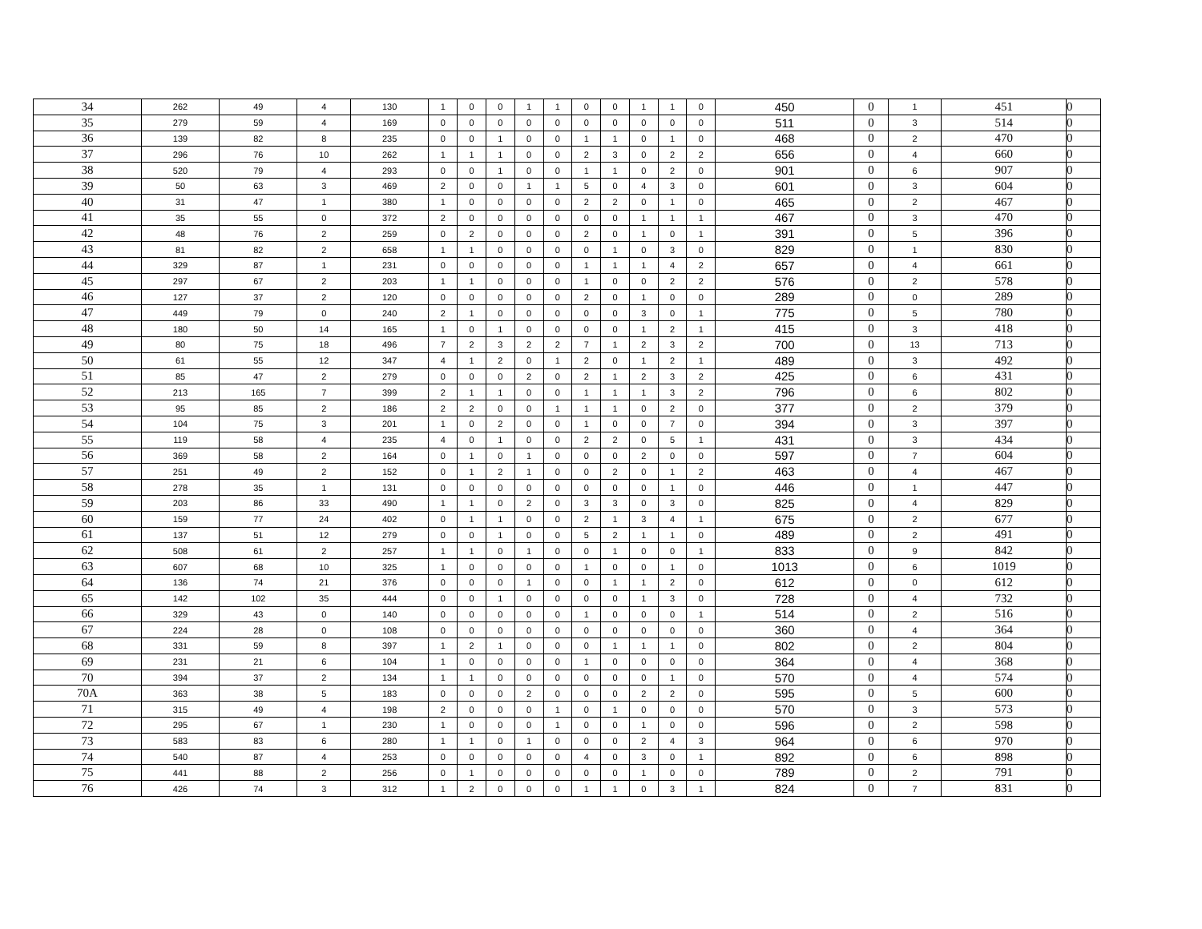| 34 | 262 | 49 | 4 | 130 | 1 | 0 | 0 | 1 | 1 | 0 | 0 | 1 | 1 | 0 | 450 | 0 | 1 | 451 | 0 |
| 35 | 279 | 59 | 4 | 169 | 0 | 0 | 0 | 0 | 0 | 0 | 0 | 0 | 0 | 0 | 511 | 0 | 3 | 514 | 0 |
| 36 | 139 | 82 | 8 | 235 | 0 | 0 | 1 | 0 | 0 | 1 | 1 | 0 | 1 | 0 | 468 | 0 | 2 | 470 | 0 |
| 37 | 296 | 76 | 10 | 262 | 1 | 1 | 1 | 0 | 0 | 2 | 3 | 0 | 2 | 2 | 656 | 0 | 4 | 660 | 0 |
| 38 | 520 | 79 | 4 | 293 | 0 | 0 | 1 | 0 | 0 | 1 | 1 | 0 | 2 | 0 | 901 | 0 | 6 | 907 | 0 |
| 39 | 50 | 63 | 3 | 469 | 2 | 0 | 0 | 1 | 1 | 5 | 0 | 4 | 3 | 0 | 601 | 0 | 3 | 604 | 0 |
| 40 | 31 | 47 | 1 | 380 | 1 | 0 | 0 | 0 | 0 | 2 | 2 | 0 | 1 | 0 | 465 | 0 | 2 | 467 | 0 |
| 41 | 35 | 55 | 0 | 372 | 2 | 0 | 0 | 0 | 0 | 0 | 0 | 1 | 1 | 1 | 467 | 0 | 3 | 470 | 0 |
| 42 | 48 | 76 | 2 | 259 | 0 | 2 | 0 | 0 | 0 | 2 | 0 | 1 | 0 | 1 | 391 | 0 | 5 | 396 | 0 |
| 43 | 81 | 82 | 2 | 658 | 1 | 1 | 0 | 0 | 0 | 0 | 1 | 0 | 3 | 0 | 829 | 0 | 1 | 830 | 0 |
| 44 | 329 | 87 | 1 | 231 | 0 | 0 | 0 | 0 | 0 | 1 | 1 | 1 | 4 | 2 | 657 | 0 | 4 | 661 | 0 |
| 45 | 297 | 67 | 2 | 203 | 1 | 1 | 0 | 0 | 0 | 1 | 0 | 0 | 2 | 2 | 576 | 0 | 2 | 578 | 0 |
| 46 | 127 | 37 | 2 | 120 | 0 | 0 | 0 | 0 | 0 | 2 | 0 | 1 | 0 | 0 | 289 | 0 | 0 | 289 | 0 |
| 47 | 449 | 79 | 0 | 240 | 2 | 1 | 0 | 0 | 0 | 0 | 0 | 3 | 0 | 1 | 775 | 0 | 5 | 780 | 0 |
| 48 | 180 | 50 | 14 | 165 | 1 | 0 | 1 | 0 | 0 | 0 | 0 | 1 | 2 | 1 | 415 | 0 | 3 | 418 | 0 |
| 49 | 80 | 75 | 18 | 496 | 7 | 2 | 3 | 2 | 2 | 7 | 1 | 2 | 3 | 2 | 700 | 0 | 13 | 713 | 0 |
| 50 | 61 | 55 | 12 | 347 | 4 | 1 | 2 | 0 | 1 | 2 | 0 | 1 | 2 | 1 | 489 | 0 | 3 | 492 | 0 |
| 51 | 85 | 47 | 2 | 279 | 0 | 0 | 0 | 2 | 0 | 2 | 1 | 2 | 3 | 2 | 425 | 0 | 6 | 431 | 0 |
| 52 | 213 | 165 | 7 | 399 | 2 | 1 | 1 | 0 | 0 | 1 | 1 | 1 | 3 | 2 | 796 | 0 | 6 | 802 | 0 |
| 53 | 95 | 85 | 2 | 186 | 2 | 2 | 0 | 0 | 1 | 1 | 1 | 0 | 2 | 0 | 377 | 0 | 2 | 379 | 0 |
| 54 | 104 | 75 | 3 | 201 | 1 | 0 | 2 | 0 | 0 | 1 | 0 | 0 | 7 | 0 | 394 | 0 | 3 | 397 | 0 |
| 55 | 119 | 58 | 4 | 235 | 4 | 0 | 1 | 0 | 0 | 2 | 2 | 0 | 5 | 1 | 431 | 0 | 3 | 434 | 0 |
| 56 | 369 | 58 | 2 | 164 | 0 | 1 | 0 | 1 | 0 | 0 | 0 | 2 | 0 | 0 | 597 | 0 | 7 | 604 | 0 |
| 57 | 251 | 49 | 2 | 152 | 0 | 1 | 2 | 1 | 0 | 0 | 2 | 0 | 1 | 2 | 463 | 0 | 4 | 467 | 0 |
| 58 | 278 | 35 | 1 | 131 | 0 | 0 | 0 | 0 | 0 | 0 | 0 | 0 | 1 | 0 | 446 | 0 | 1 | 447 | 0 |
| 59 | 203 | 86 | 33 | 490 | 1 | 1 | 0 | 2 | 0 | 3 | 3 | 0 | 3 | 0 | 825 | 0 | 4 | 829 | 0 |
| 60 | 159 | 77 | 24 | 402 | 0 | 1 | 1 | 0 | 0 | 2 | 1 | 3 | 4 | 1 | 675 | 0 | 2 | 677 | 0 |
| 61 | 137 | 51 | 12 | 279 | 0 | 0 | 1 | 0 | 0 | 5 | 2 | 1 | 1 | 0 | 489 | 0 | 2 | 491 | 0 |
| 62 | 508 | 61 | 2 | 257 | 1 | 1 | 0 | 1 | 0 | 0 | 1 | 0 | 0 | 1 | 833 | 0 | 9 | 842 | 0 |
| 63 | 607 | 68 | 10 | 325 | 1 | 0 | 0 | 0 | 0 | 1 | 0 | 0 | 1 | 0 | 1013 | 0 | 6 | 1019 | 0 |
| 64 | 136 | 74 | 21 | 376 | 0 | 0 | 0 | 1 | 0 | 0 | 1 | 1 | 2 | 0 | 612 | 0 | 0 | 612 | 0 |
| 65 | 142 | 102 | 35 | 444 | 0 | 0 | 1 | 0 | 0 | 0 | 0 | 1 | 3 | 0 | 728 | 0 | 4 | 732 | 0 |
| 66 | 329 | 43 | 0 | 140 | 0 | 0 | 0 | 0 | 0 | 1 | 0 | 0 | 0 | 1 | 514 | 0 | 2 | 516 | 0 |
| 67 | 224 | 28 | 0 | 108 | 0 | 0 | 0 | 0 | 0 | 0 | 0 | 0 | 0 | 0 | 360 | 0 | 4 | 364 | 0 |
| 68 | 331 | 59 | 8 | 397 | 1 | 2 | 1 | 0 | 0 | 0 | 1 | 1 | 1 | 0 | 802 | 0 | 2 | 804 | 0 |
| 69 | 231 | 21 | 6 | 104 | 1 | 0 | 0 | 0 | 0 | 1 | 0 | 0 | 0 | 0 | 364 | 0 | 4 | 368 | 0 |
| 70 | 394 | 37 | 2 | 134 | 1 | 1 | 0 | 0 | 0 | 0 | 0 | 0 | 1 | 0 | 570 | 0 | 4 | 574 | 0 |
| 70A | 363 | 38 | 5 | 183 | 0 | 0 | 0 | 2 | 0 | 0 | 0 | 2 | 2 | 0 | 595 | 0 | 5 | 600 | 0 |
| 71 | 315 | 49 | 4 | 198 | 2 | 0 | 0 | 0 | 1 | 0 | 1 | 0 | 0 | 0 | 570 | 0 | 3 | 573 | 0 |
| 72 | 295 | 67 | 1 | 230 | 1 | 0 | 0 | 0 | 1 | 0 | 0 | 1 | 0 | 0 | 596 | 0 | 2 | 598 | 0 |
| 73 | 583 | 83 | 6 | 280 | 1 | 1 | 0 | 1 | 0 | 0 | 0 | 2 | 4 | 3 | 964 | 0 | 6 | 970 | 0 |
| 74 | 540 | 87 | 4 | 253 | 0 | 0 | 0 | 0 | 0 | 4 | 0 | 3 | 0 | 1 | 892 | 0 | 6 | 898 | 0 |
| 75 | 441 | 88 | 2 | 256 | 0 | 1 | 0 | 0 | 0 | 0 | 0 | 1 | 0 | 0 | 789 | 0 | 2 | 791 | 0 |
| 76 | 426 | 74 | 3 | 312 | 1 | 2 | 0 | 0 | 0 | 1 | 1 | 0 | 3 | 1 | 824 | 0 | 7 | 831 | 0 |